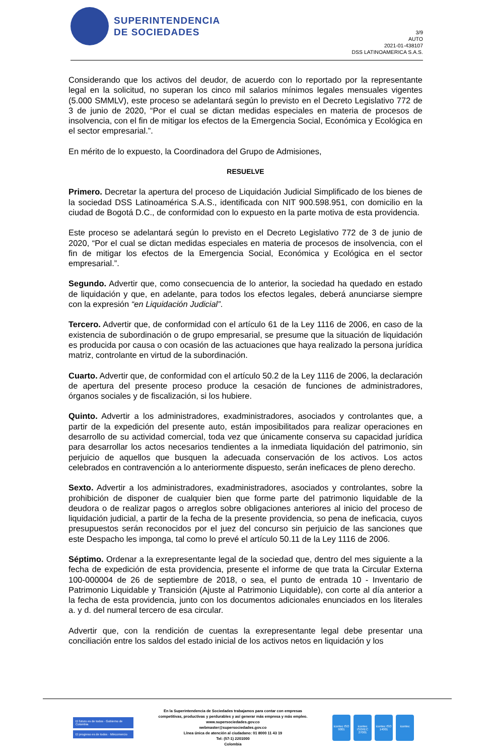SUPERINTENDENCIA
DE SOCIEDADES
3/9
AUTO
2021-01-438107
DSS LATINOAMERICA S.A.S.
Considerando que los activos del deudor, de acuerdo con lo reportado por la representante legal en la solicitud, no superan los cinco mil salarios mínimos legales mensuales vigentes (5.000 SMMLV), este proceso se adelantará según lo previsto en el Decreto Legislativo 772 de 3 de junio de 2020, “Por el cual se dictan medidas especiales en materia de procesos de insolvencia, con el fin de mitigar los efectos de la Emergencia Social, Económica y Ecológica en el sector empresarial.”.
En mérito de lo expuesto, la Coordinadora del Grupo de Admisiones,
RESUELVE
Primero. Decretar la apertura del proceso de Liquidación Judicial Simplificado de los bienes de la sociedad DSS Latinoamérica S.A.S., identificada con NIT 900.598.951, con domicilio en la ciudad de Bogotá D.C., de conformidad con lo expuesto en la parte motiva de esta providencia.
Este proceso se adelantará según lo previsto en el Decreto Legislativo 772 de 3 de junio de 2020, “Por el cual se dictan medidas especiales en materia de procesos de insolvencia, con el fin de mitigar los efectos de la Emergencia Social, Económica y Ecológica en el sector empresarial.”.
Segundo. Advertir que, como consecuencia de lo anterior, la sociedad ha quedado en estado de liquidación y que, en adelante, para todos los efectos legales, deberá anunciarse siempre con la expresión “en Liquidación Judicial”.
Tercero. Advertir que, de conformidad con el artículo 61 de la Ley 1116 de 2006, en caso de la existencia de subordinación o de grupo empresarial, se presume que la situación de liquidación es producida por causa o con ocasión de las actuaciones que haya realizado la persona jurídica matriz, controlante en virtud de la subordinación.
Cuarto. Advertir que, de conformidad con el artículo 50.2 de la Ley 1116 de 2006, la declaración de apertura del presente proceso produce la cesación de funciones de administradores, órganos sociales y de fiscalización, si los hubiere.
Quinto. Advertir a los administradores, exadministradores, asociados y controlantes que, a partir de la expedición del presente auto, están imposibilitados para realizar operaciones en desarrollo de su actividad comercial, toda vez que únicamente conserva su capacidad jurídica para desarrollar los actos necesarios tendientes a la inmediata liquidación del patrimonio, sin perjuicio de aquellos que busquen la adecuada conservación de los activos. Los actos celebrados en contravención a lo anteriormente dispuesto, serán ineficaces de pleno derecho.
Sexto. Advertir a los administradores, exadministradores, asociados y controlantes, sobre la prohibición de disponer de cualquier bien que forme parte del patrimonio liquidable de la deudora o de realizar pagos o arreglos sobre obligaciones anteriores al inicio del proceso de liquidación judicial, a partir de la fecha de la presente providencia, so pena de ineficacia, cuyos presupuestos serán reconocidos por el juez del concurso sin perjuicio de las sanciones que este Despacho les imponga, tal como lo prevé el artículo 50.11 de la Ley 1116 de 2006.
Séptimo. Ordenar a la exrepresentante legal de la sociedad que, dentro del mes siguiente a la fecha de expedición de esta providencia, presente el informe de que trata la Circular Externa 100-000004 de 26 de septiembre de 2018, o sea, el punto de entrada 10 - Inventario de Patrimonio Liquidable y Transición (Ajuste al Patrimonio Liquidable), con corte al día anterior a la fecha de esta providencia, junto con los documentos adicionales enunciados en los literales a. y d. del numeral tercero de esa circular.
Advertir que, con la rendición de cuentas la exrepresentante legal debe presentar una conciliación entre los saldos del estado inicial de los activos netos en liquidación y los
El futuro es de todos · Gobierno de Colombia
El progreso es de todos · Mincomercio
En la Superintendencia de Sociedades trabajamos para contar con empresas
competitivas, productivas y perdurables y así generar más empresa y más empleo.
www.supersociedades.gov.co
webmaster@supersociedades.gov.co
Línea única de atención al ciudadano: 01 8000 11 43 19
Tel: (57-1) 2201000
Colombia
icontec ISO 9001
icontec ISO/IEC 27001
icontec ISO 14001
icontec